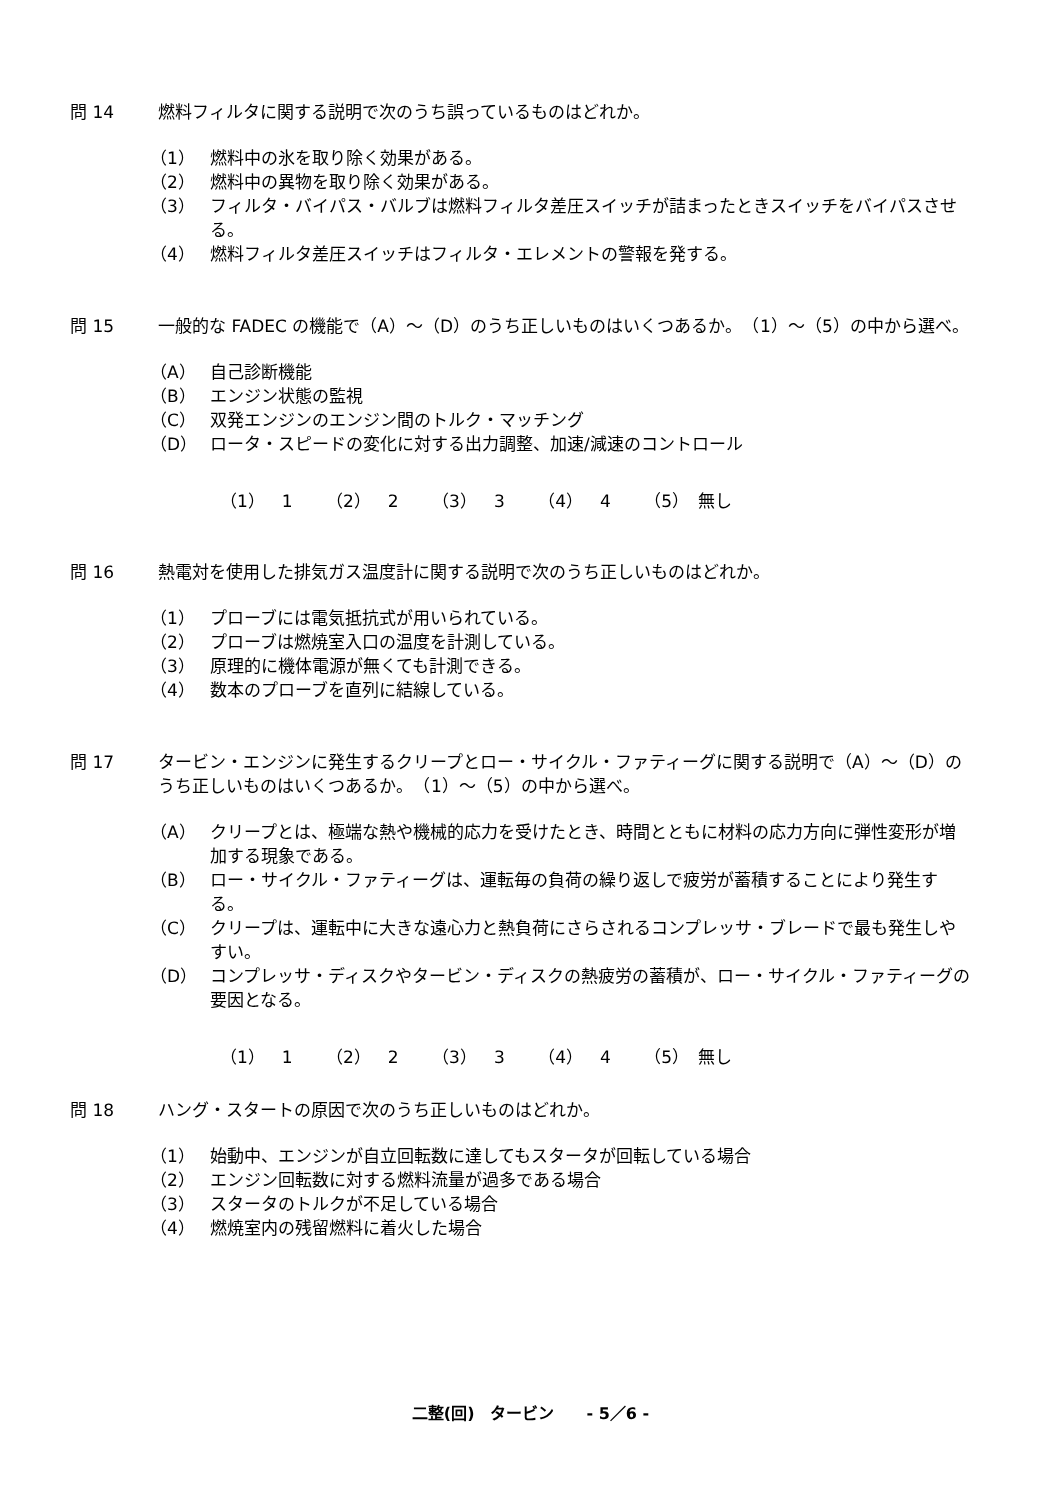問 14 燃料フィルタに関する説明で次のうち誤っているものはどれか。
（1） 燃料中の氷を取り除く効果がある。
（2） 燃料中の異物を取り除く効果がある。
（3） フィルタ・バイパス・バルブは燃料フィルタ差圧スイッチが詰まったときスイッチをバイパスさせる。
（4） 燃料フィルタ差圧スイッチはフィルタ・エレメントの警報を発する。
問 15 一般的な FADEC の機能で（A）～（D）のうち正しいものはいくつあるか。　（1）～（5）の中から選べ。
（A） 自己診断機能
（B） エンジン状態の監視
（C） 双発エンジンのエンジン間のトルク・マッチング
（D） ロータ・スピードの変化に対する出力調整、加速/減速のコントロール
（1）　1 （2）　2 （3）　3 （4）　4 （5）　無し
問 16 熱電対を使用した排気ガス温度計に関する説明で次のうち正しいものはどれか。
（1） プローブには電気抵抗式が用いられている。
（2） プローブは燃焼室入口の温度を計測している。
（3） 原理的に機体電源が無くても計測できる。
（4） 数本のプローブを直列に結線している。
問 17 タービン・エンジンに発生するクリープとロー・サイクル・ファティーグに関する説明で（A）～（D）のうち正しいものはいくつあるか。　（1）～（5）の中から選べ。
（A） クリープとは、極端な熱や機械的応力を受けたとき、時間とともに材料の応力方向に弾性変形が増加する現象である。
（B） ロー・サイクル・ファティーグは、運転毎の負荷の繰り返しで疲労が蓄積することにより発生する。
（C） クリープは、運転中に大きな遠心力と熱負荷にさらされるコンプレッサ・ブレードで最も発生しやすい。
（D） コンプレッサ・ディスクやタービン・ディスクの熱疲労の蓄積が、ロー・サイクル・ファティーグの要因となる。
（1）　1 （2）　2 （3）　3 （4）　4 （5）　無し
問 18 ハング・スタートの原因で次のうち正しいものはどれか。
（1） 始動中、エンジンが自立回転数に達してもスタータが回転している場合
（2） エンジン回転数に対する燃料流量が過多である場合
（3） スタータのトルクが不足している場合
（4） 燃焼室内の残留燃料に着火した場合
二整(回)　タービン　　- 5／6 -